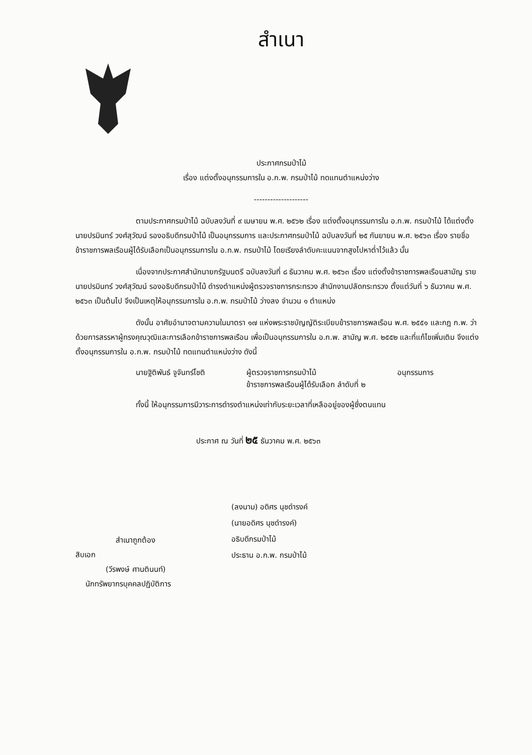สำเนา
ประกาศกรมป่าไม้
เรื่อง แต่งตั้งอนุกรรมการใน อ.ก.พ. กรมป่าไม้ ทดแทนตำแหน่งว่าง
--------------------
ตามประกาศกรมป่าไม้ ฉบับลงวันที่ ๙ เมษายน พ.ศ. ๒๕๖๒ เรื่อง แต่งตั้งอนุกรรมการใน อ.ก.พ. กรมป่าไม้ ได้แต่งตั้ง นายปรมินทร์ วงศ์สุวัฒน์ รองอธิบดีกรมป่าไม้ เป็นอนุกรรมการ และประกาศกรมป่าไม้ ฉบับลงวันที่ ๒๕ กันยายน พ.ศ. ๒๕๖๓ เรื่อง รายชื่อข้าราชการพลเรือนผู้ได้รับเลือกเป็นอนุกรรมการใน อ.ก.พ. กรมป่าไม้ โดยเรียงลำดับคะแนนจากสูงไปหาต่ำไว้แล้ว นั้น
เนื่องจากประกาศสำนักนายกรัฐมนตรี ฉบับลงวันที่ ๘ ธันวาคม พ.ศ. ๒๕๖๓ เรื่อง แต่งตั้งข้าราชการพลเรือนสามัญ รายนายปรมินทร์ วงศ์สุวัฒน์ รองอธิบดีกรมป่าไม้ ดำรงตำแหน่งผู้ตรวจราชการกระทรวง สำนักงานปลัดกระทรวง ตั้งแต่วันที่ ๖ ธันวาคม พ.ศ. ๒๕๖๓ เป็นต้นไป จึงเป็นเหตุให้อนุกรรมการใน อ.ก.พ. กรมป่าไม้ ว่างลง จำนวน ๑ ตำแหน่ง
ดังนั้น อาศัยอำนาจตามความในมาตรา ๑๗ แห่งพระราชบัญญัติระเบียบข้าราชการพลเรือน พ.ศ. ๒๕๕๑ และกฎ ก.พ. ว่าด้วยการสรรหาผู้ทรงคุณวุฒิและการเลือกข้าราชการพลเรือน เพื่อเป็นอนุกรรมการใน อ.ก.พ. สามัญ พ.ศ. ๒๕๕๒ และที่แก้ไขเพิ่มเติม จึงแต่งตั้งอนุกรรมการใน อ.ก.พ. กรมป่าไม้ ทดแทนตำแหน่งว่าง ดังนี้
นายฐิติพันธ์ จูจันทร์โชติ
ผู้ตรวจราชการกรมป่าไม้
ข้าราชการพลเรือนผู้ได้รับเลือก ลำดับที่ ๒
อนุกรรมการ
ทั้งนี้ ให้อนุกรรมการมีวาระการดำรงตำแหน่งเท่ากับระยะเวลาที่เหลืออยู่ของผู้ซึ่งตนแทน
ประกาศ ณ วันที่ ๒๕ ธันวาคม พ.ศ. ๒๕๖๓
(ลงนาม) อดิศร นุชดำรงค์
(นายอดิศร นุชดำรงค์)
อธิบดีกรมป่าไม้
ประธาน อ.ก.พ. กรมป่าไม้
สำเนาถูกต้อง
สิบเอก
(วีรพงษ์ ศานตินนท์)
นักทรัพยากรบุคคลปฏิบัติการ